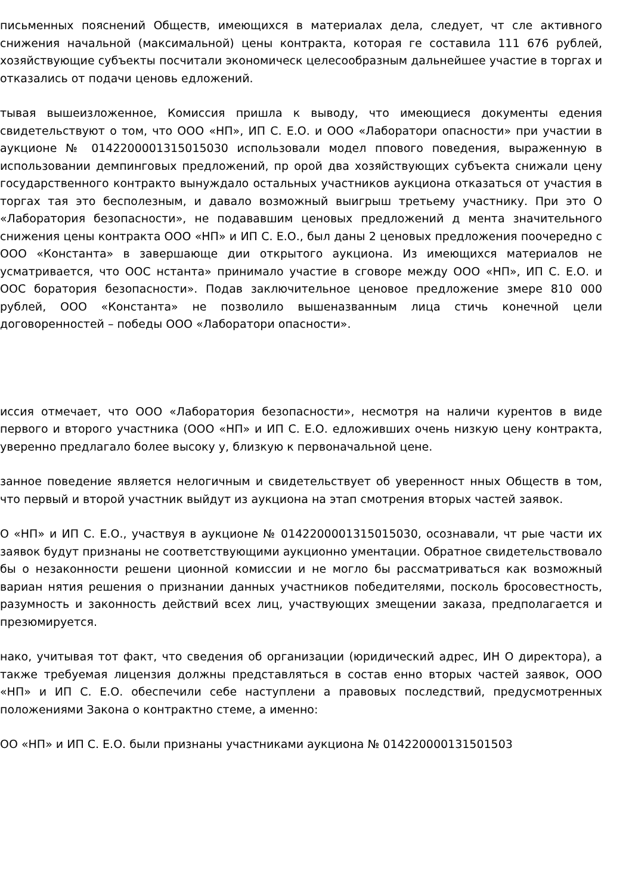письменных пояснений Обществ, имеющихся в материалах дела, следует, чт сле активного снижения начальной (максимальной) цены контракта, которая ге составила 111 676 рублей, хозяйствующие субъекты посчитали экономическ целесообразным дальнейшее участие в торгах и отказались от подачи ценовь едложений.
тывая вышеизложенное, Комиссия пришла к выводу, что имеющиеся документы едения свидетельствуют о том, что ООО «НП», ИП С. Е.О. и ООО «Лаборатори опасности» при участии в аукционе № 0142200001315015030 использовали модел ппового поведения, выраженную в использовании демпинговых предложений, пр орой два хозяйствующих субъекта снижали цену государственного контракто вынуждало остальных участников аукциона отказаться от участия в торгах тая это бесполезным, и давало возможный выигрыш третьему участнику. При это О «Лаборатория безопасности», не подававшим ценовых предложений д мента значительного снижения цены контракта ООО «НП» и ИП С. Е.О., был даны 2 ценовых предложения поочередно с ООО «Константа» в завершающе дии открытого аукциона. Из имеющихся материалов не усматривается, что ООС нстанта» принимало участие в сговоре между ООО «НП», ИП С. Е.О. и ООС боратория безопасности». Подав заключительное ценовое предложение змере 810 000 рублей, ООО «Константа» не позволило вышеназванным лица стичь конечной цели договоренностей – победы ООО «Лаборатори опасности».
иссия отмечает, что ООО «Лаборатория безопасности», несмотря на наличи курентов в виде первого и второго участника (ООО «НП» и ИП С. Е.О. едложивших очень низкую цену контракта, уверенно предлагало более высоку у, близкую к первоначальной цене.
занное поведение является нелогичным и свидетельствует об уверенност нных Обществ в том, что первый и второй участник выйдут из аукциона на этап смотрения вторых частей заявок.
О «НП» и ИП С. Е.О., участвуя в аукционе № 0142200001315015030, осознавали, чт рые части их заявок будут признаны не соответствующими аукционно ументации. Обратное свидетельствовало бы о незаконности решени ционной комиссии и не могло бы рассматриваться как возможный вариан нятия решения о признании данных участников победителями, посколь бросовестность, разумность и законность действий всех лиц, участвующих змещении заказа, предполагается и презюмируется.
нако, учитывая тот факт, что сведения об организации (юридический адрес, ИН О директора), а также требуемая лицензия должны представляться в состав енно вторых частей заявок, ООО «НП» и ИП С. Е.О. обеспечили себе наступлени а правовых последствий, предусмотренных положениями Закона о контрактно стеме, а именно:
ОО «НП» и ИП С. Е.О. были признаны участниками аукциона № 014220000131501503